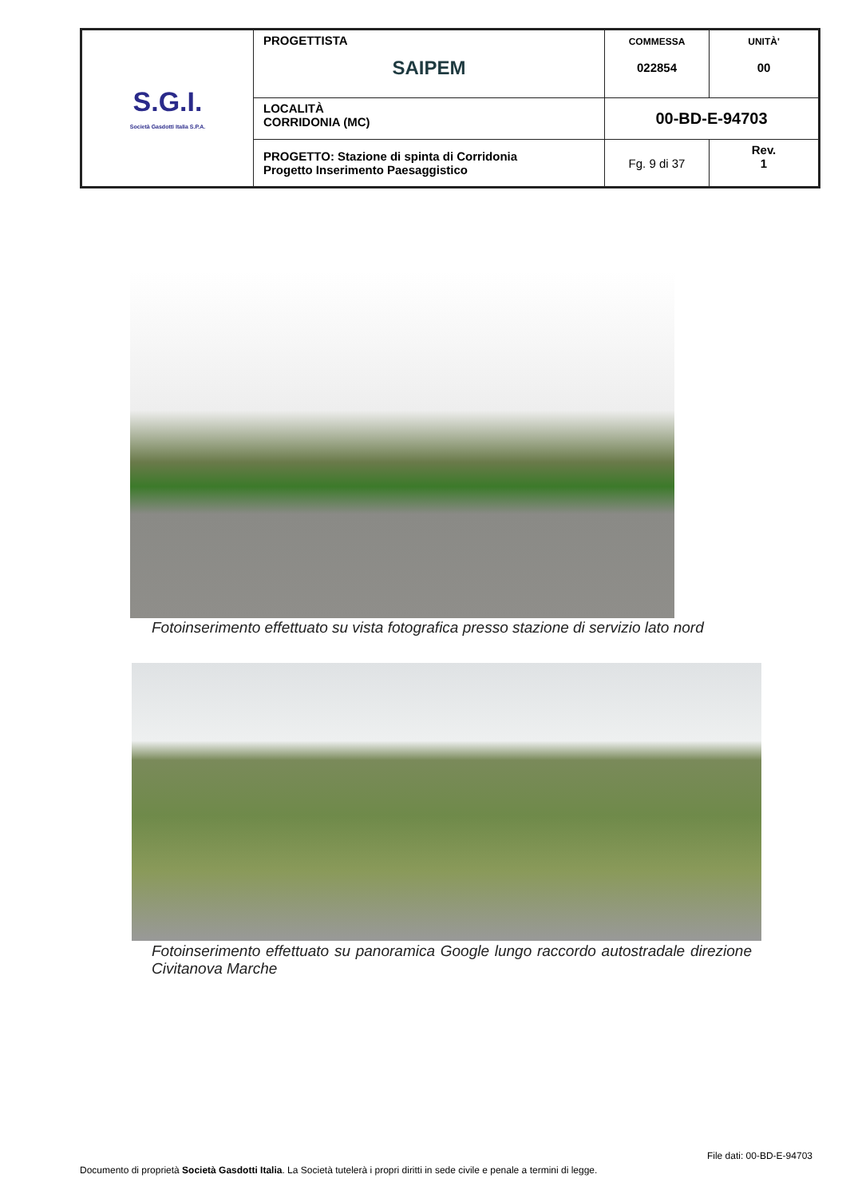| S.G.I. Società Gasdotti Italia S.P.A. | PROGETTISTA SAIPEM | COMMESSA 022854 | UNITÀ' 00 |
| | LOCALITÀ CORRIDONIA (MC) | 00-BD-E-94703 | |
| | PROGETTO: Stazione di spinta di Corridonia Progetto Inserimento Paesaggistico | Fg. 9 di 37 | Rev. 1 |
Fotoinserimento effettuato su vista fotografica presso stazione di servizio lato nord
Fotoinserimento effettuato su panoramica Google lungo raccordo autostradale direzione Civitanova Marche
File dati: 00-BD-E-94703
Documento di proprietà Società Gasdotti Italia. La Società tutelerà i propri diritti in sede civile e penale a termini di legge.